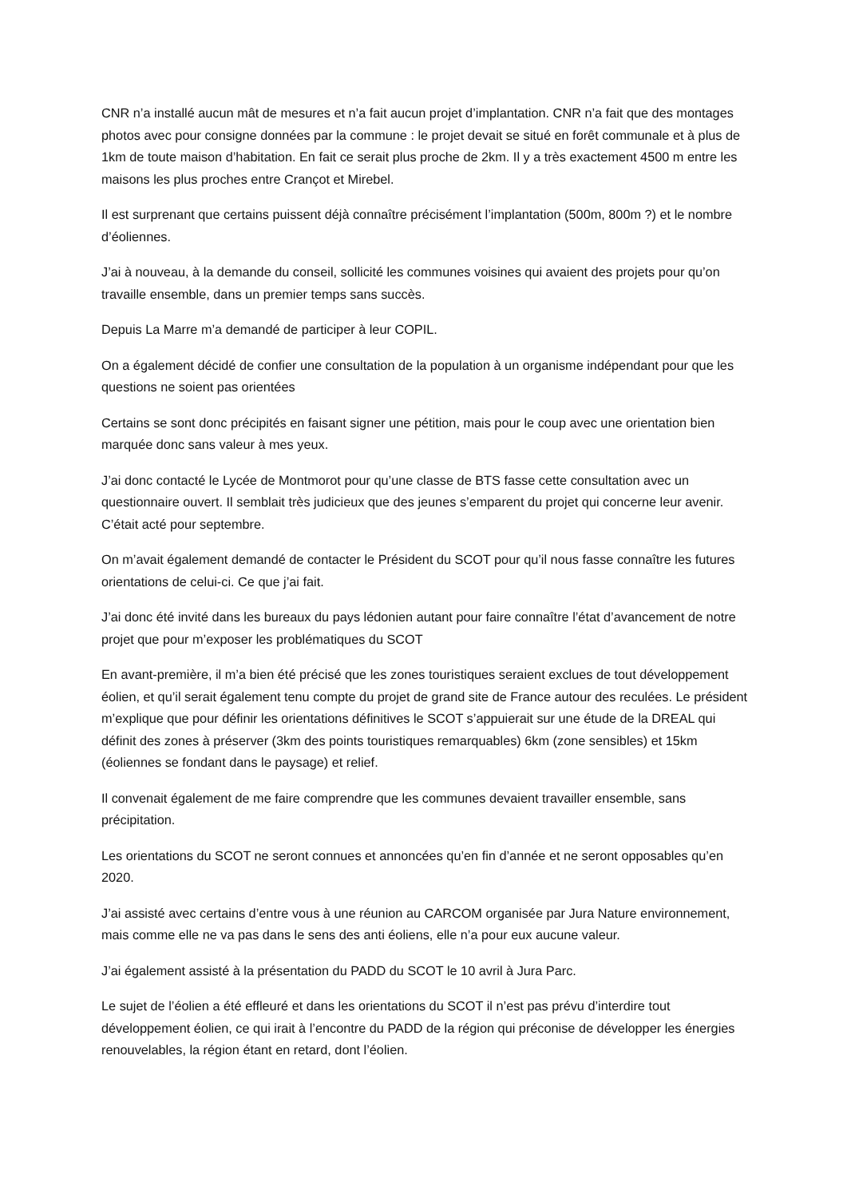CNR n’a installé aucun mât de mesures et n’a fait aucun projet d’implantation. CNR n’a fait que des montages photos avec pour consigne données par la commune : le projet devait se situé en forêt communale et à plus de 1km de toute maison d’habitation. En fait ce serait plus proche de 2km. Il y a très exactement 4500 m entre les maisons les plus proches entre Crançot et Mirebel.
Il est surprenant que certains puissent déjà connaître précisément l’implantation (500m, 800m ?) et le nombre d’éoliennes.
J’ai à nouveau, à la demande du conseil, sollicité les communes voisines qui avaient des projets pour qu’on travaille ensemble, dans un premier temps sans succès.
Depuis La Marre m’a demandé de participer à leur COPIL.
On a également décidé de confier une consultation de la population à un organisme indépendant pour que les questions ne soient pas orientées
Certains se sont donc précipités en faisant signer une pétition, mais pour le coup avec une orientation bien marquée donc sans valeur à mes yeux.
J’ai donc contacté le Lycée de Montmorot pour qu’une classe de BTS fasse cette consultation avec un questionnaire ouvert. Il semblait très judicieux que des jeunes s’emparent du projet qui concerne leur avenir. C’était acté pour septembre.
On m’avait également demandé de contacter le Président du SCOT pour qu’il nous fasse connaître les futures orientations de celui-ci. Ce que j’ai fait.
J’ai donc été invité dans les bureaux du pays lédonien autant pour faire connaître l’état d’avancement de notre projet que pour m’exposer les problématiques du SCOT
En avant-première, il m’a bien été précisé que les zones touristiques seraient exclues de tout développement éolien, et qu’il serait également tenu compte du projet de grand site de France autour des reculées. Le président m’explique que pour définir les orientations définitives le SCOT s’appuierait sur une étude de la DREAL qui définit des zones à préserver (3km des points touristiques remarquables) 6km (zone sensibles) et 15km (éoliennes se fondant dans le paysage) et relief.
Il convenait également de me faire comprendre que les communes devaient travailler ensemble, sans précipitation.
Les orientations du SCOT ne seront connues et annoncées qu’en fin d’année et ne seront opposables qu’en 2020.
J’ai assisté avec certains d’entre vous à une réunion au CARCOM organisée par Jura Nature environnement, mais comme elle ne va pas dans le sens des anti éoliens, elle n’a pour eux aucune valeur.
J’ai également assisté à la présentation du PADD du SCOT le 10 avril à Jura Parc.
Le sujet de l’éolien a été effleuré et dans les orientations du SCOT il n’est pas prévu d’interdire tout développement éolien, ce qui irait à l’encontre du PADD de la région qui préconise de développer les énergies renouvelables, la région étant en retard, dont l’éolien.